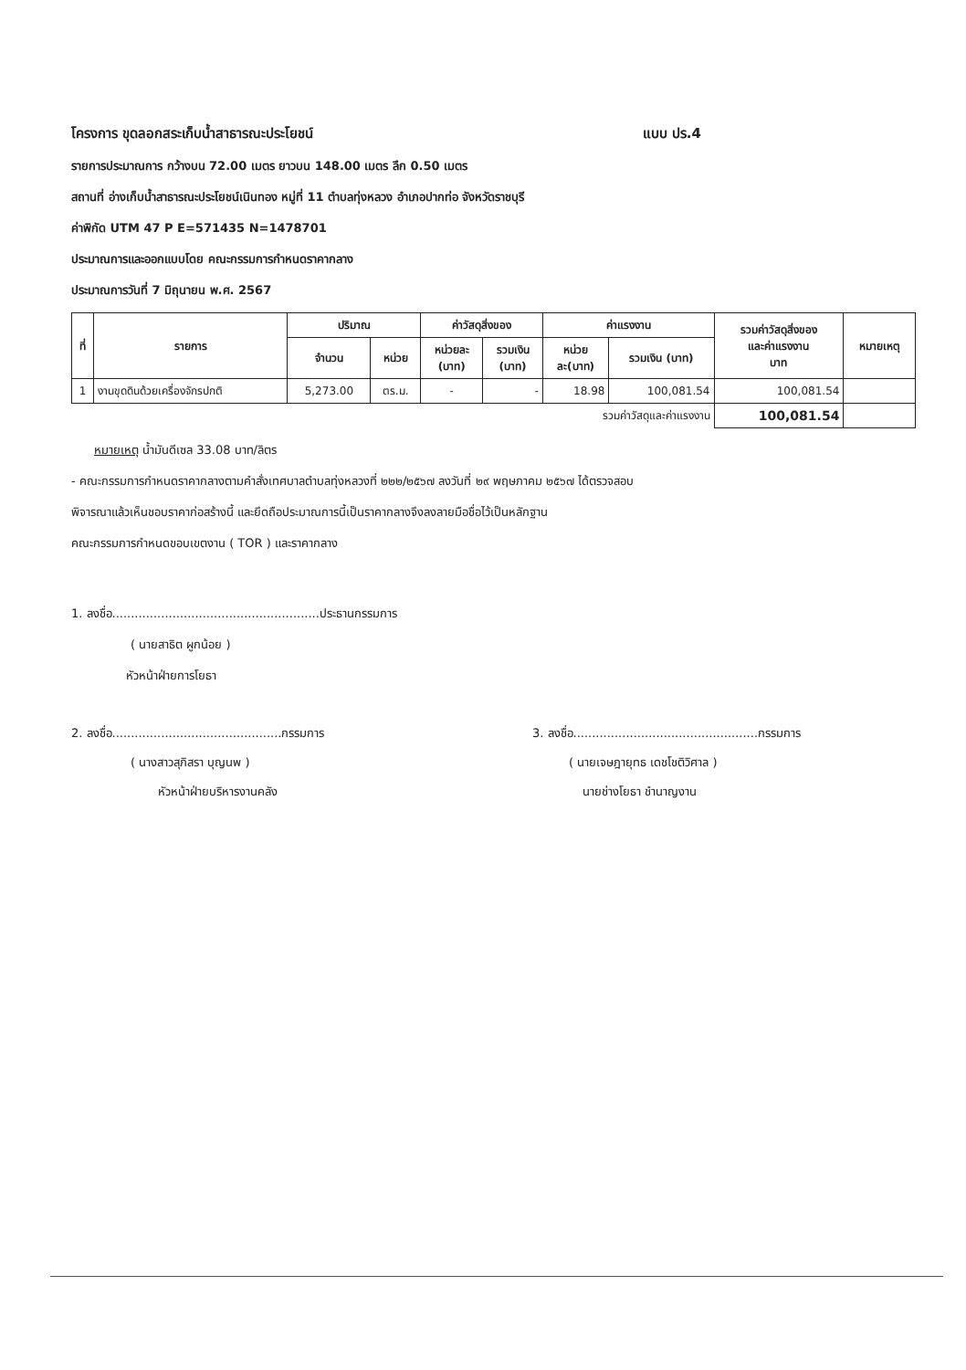โครงการ ขุดลอกสระเก็บน้ำสาธารณะประโยชน์ แบบ ปร.4
รายการประมาณการ กว้างบน 72.00 เมตร ยาวบน 148.00 เมตร ลึก 0.50 เมตร
สถานที่ อ่างเก็บน้ำสาธารณะประโยชน์เนินทอง หมู่ที่ 11 ตำบลทุ่งหลวง อำเภอปากท่อ จังหวัดราชบุรี
ค่าพิกัด UTM 47 P E=571435 N=1478701
ประมาณการและออกแบบโดย คณะกรรมการกำหนดราคากลาง
ประมาณการวันที่ 7 มิถุนายน พ.ศ. 2567
| ที่ | รายการ | ปริมาณ | | ค่าวัสดุสิ่งของ | | ค่าแรงงาน | | รวมค่าวัสดุสิ่งของ และค่าแรงงาน บาท | หมายเหตุ |
| --- | --- | --- | --- | --- | --- | --- | --- | --- | --- |
| | | จำนวน | หน่วย | หน่วยละ (บาท) | รวมเงิน (บาท) | หน่วย ละ(บาท) | รวมเงิน (บาท) | | |
| 1 | งานขุดดินด้วยเครื่องจักรปกติ | 5,273.00 | ตร.ม. | - | - | 18.98 | 100,081.54 | 100,081.54 | |
| รวมค่าวัสดุและค่าแรงงาน | | | | | | | | 100,081.54 | |
หมายเหตุ น้ำมันดีเซล 33.08 บาท/ลิตร
- คณะกรรมการกำหนดราคากลางตามคำสั่งเทศบาลตำบลทุ่งหลวงที่ ๒๒๒/๒๕๖๗ ลงวันที่ ๒๙ พฤษภาคม ๒๕๖๗ ได้ตรวจสอบ
พิจารณาแล้วเห็นชอบราคาก่อสร้างนี้ และยึดถือประมาณการนี้เป็นราคากลางจึงลงลายมือชื่อไว้เป็นหลักฐาน
คณะกรรมการกำหนดขอบเขตงาน ( TOR ) และราคากลาง
1. ลงชื่อ.......................................................ประธานกรรมการ
( นายสาธิต ผูกน้อย )
หัวหน้าฝ่ายการโยธา
2. ลงชื่อ.............................................กรรมการ
( นางสาวสุภิสรา บุญนพ )
หัวหน้าฝ่ายบริหารงานคลัง
3. ลงชื่อ.................................................กรรมการ
( นายเจษฎายุทธ เดชโชติวิศาล )
นายช่างโยธา ชำนาญงาน